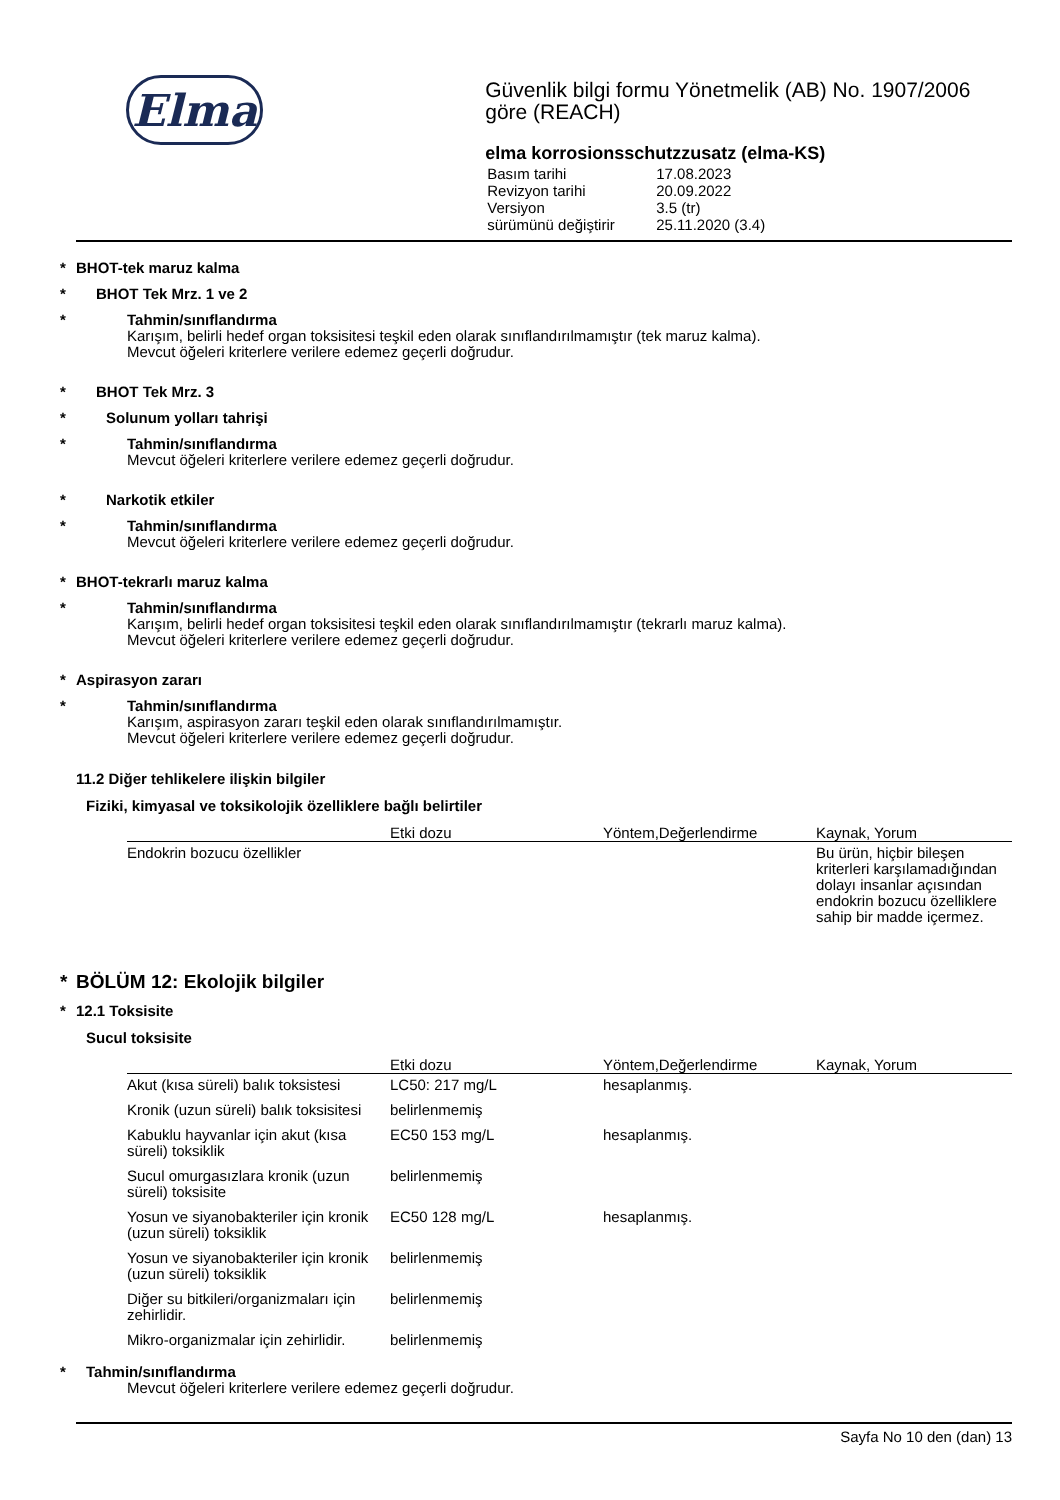Elma
Güvenlik bilgi formu Yönetmelik (AB) No. 1907/2006 göre (REACH)
elma korrosionsschutzzusatz (elma-KS)
| Basım tarihi | 17.08.2023 |
| Revizyon tarihi | 20.09.2022 |
| Versiyon | 3.5 (tr) |
| sürümünü değiştirir | 25.11.2020 (3.4) |
* BHOT-tek maruz kalma
* BHOT Tek Mrz. 1 ve 2
* Tahmin/sınıflandırma
Karışım, belirli hedef organ toksisitesi teşkil eden olarak sınıflandırılmamıştır (tek maruz kalma).
Mevcut öğeleri kriterlere verilere edemez geçerli doğrudur.
* BHOT Tek Mrz. 3
* Solunum yolları tahrişi
* Tahmin/sınıflandırma
Mevcut öğeleri kriterlere verilere edemez geçerli doğrudur.
* Narkotik etkiler
* Tahmin/sınıflandırma
Mevcut öğeleri kriterlere verilere edemez geçerli doğrudur.
* BHOT-tekrarlı maruz kalma
* Tahmin/sınıflandırma
Karışım, belirli hedef organ toksisitesi teşkil eden olarak sınıflandırılmamıştır (tekrarlı maruz kalma).
Mevcut öğeleri kriterlere verilere edemez geçerli doğrudur.
* Aspirasyon zararı
* Tahmin/sınıflandırma
Karışım, aspirasyon zararı teşkil eden olarak sınıflandırılmamıştır.
Mevcut öğeleri kriterlere verilere edemez geçerli doğrudur.
11.2 Diğer tehlikelere ilişkin bilgiler
Fiziki, kimyasal ve toksikolojik özelliklere bağlı belirtiler
| | Etki dozu | Yöntem,Değerlendirme | Kaynak, Yorum |
| --- | --- | --- | --- |
| Endokrin bozucu özellikler | | | Bu ürün, hiçbir bileşen kriterleri karşılamadığından dolayı insanlar açısından endokrin bozucu özelliklere sahip bir madde içermez. |
* BÖLÜM 12: Ekolojik bilgiler
* 12.1 Toksisite
Sucul toksisite
| | Etki dozu | Yöntem,Değerlendirme | Kaynak, Yorum |
| --- | --- | --- | --- |
| Akut (kısa süreli) balık toksistesi | LC50: 217 mg/L | hesaplanmış. | |
| Kronik (uzun süreli) balık toksisitesi | belirlenmemiş | | |
| Kabuklu hayvanlar için akut (kısa süreli) toksiklik | EC50 153 mg/L | hesaplanmış. | |
| Sucul omurgasızlara kronik (uzun süreli) toksisite | belirlenmemiş | | |
| Yosun ve siyanobakteriler için kronik (uzun süreli) toksiklik | EC50 128 mg/L | hesaplanmış. | |
| Yosun ve siyanobakteriler için kronik (uzun süreli) toksiklik | belirlenmemiş | | |
| Diğer su bitkileri/organizmaları için zehirlidir. | belirlenmemiş | | |
| Mikro-organizmalar için zehirlidir. | belirlenmemiş | | |
* Tahmin/sınıflandırma
Mevcut öğeleri kriterlere verilere edemez geçerli doğrudur.
Sayfa No 10 den (dan) 13